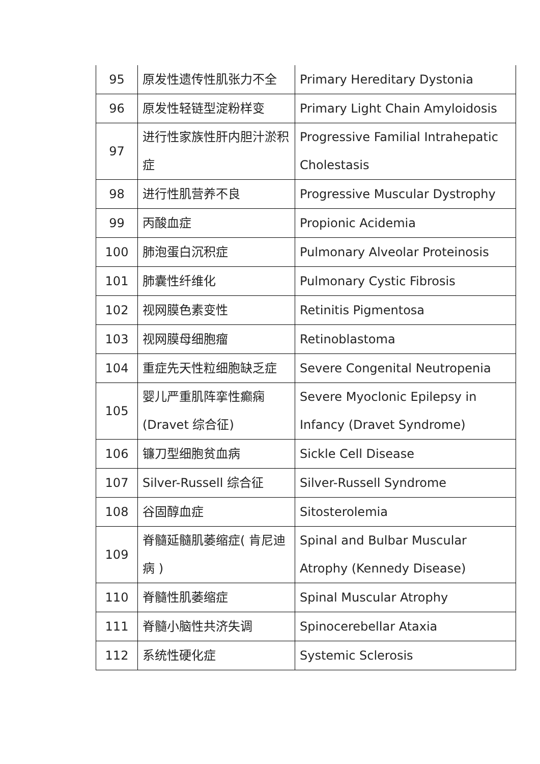| 95 | 原发性遗传性肌张力不全 | Primary Hereditary Dystonia |
| 96 | 原发性轻链型淀粉样变 | Primary Light Chain Amyloidosis |
| 97 | 进行性家族性肝内胆汁淤积症 | Progressive Familial Intrahepatic Cholestasis |
| 98 | 进行性肌营养不良 | Progressive Muscular Dystrophy |
| 99 | 丙酸血症 | Propionic Acidemia |
| 100 | 肺泡蛋白沉积症 | Pulmonary Alveolar Proteinosis |
| 101 | 肺囊性纤维化 | Pulmonary Cystic Fibrosis |
| 102 | 视网膜色素变性 | Retinitis Pigmentosa |
| 103 | 视网膜母细胞瘤 | Retinoblastoma |
| 104 | 重症先天性粒细胞缺乏症 | Severe Congenital Neutropenia |
| 105 | 婴儿严重肌阵挛性癫痫 (Dravet 综合征) | Severe Myoclonic Epilepsy in Infancy (Dravet Syndrome) |
| 106 | 镰刀型细胞贫血病 | Sickle Cell Disease |
| 107 | Silver-Russell 综合征 | Silver-Russell Syndrome |
| 108 | 谷固醇血症 | Sitosterolemia |
| 109 | 脊髓延髓肌萎缩症( 肯尼迪病 ) | Spinal and Bulbar Muscular Atrophy (Kennedy Disease) |
| 110 | 脊髓性肌萎缩症 | Spinal Muscular Atrophy |
| 111 | 脊髓小脑性共济失调 | Spinocerebellar Ataxia |
| 112 | 系统性硬化症 | Systemic Sclerosis |